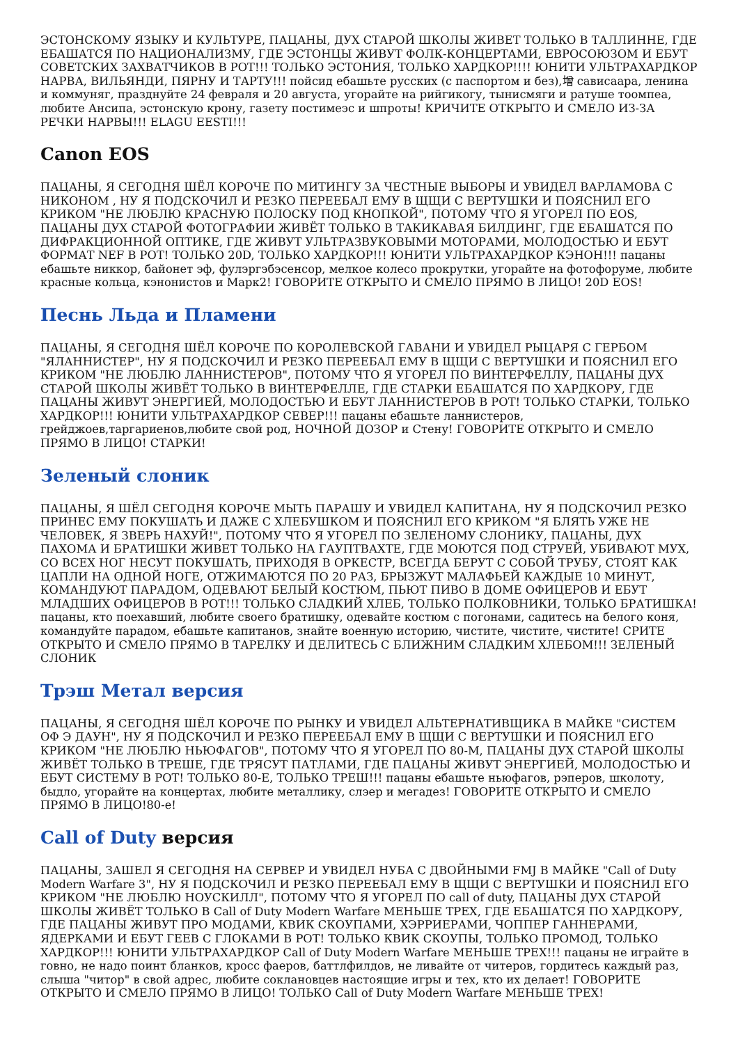ЭСТОНСКОМУ ЯЗЫКУ И КУЛЬТУРЕ, ПАЦАНЫ, ДУХ СТАРОЙ ШКОЛЫ ЖИВЕТ ТОЛЬКО В ТАЛЛИННЕ, ГДЕ ЕБАШАТСЯ ПО НАЦИОНАЛИЗМУ, ГДЕ ЭСТОНЦЫ ЖИВУТ ФОЛК-КОНЦЕРТАМИ, ЕВРОСОЮЗОМ И ЕБУТ СОВЕТСКИХ ЗАХВАТЧИКОВ В РОТ!!! ТОЛЬКО ЭСТОНИЯ, ТОЛЬКО ХАРДКОР!!!! ЮНИТИ УЛЬТРАХАРДКОР НАРВА, ВИЛЬЯНДИ, ПЯРНУ И ТАРТУ!!! пойсид ебашьте русских (с паспортом и без),增 сависаара, ленина и коммуняг, празднуйте 24 февраля и 20 августа, угорайте на рийгикогу, тынисмяги и ратуше тоомпеа, любите Ансипа, эстонскую крону, газету постимеэс и шпроты! КРИЧИТЕ ОТКРЫТО И СМЕЛО ИЗ-ЗА РЕЧКИ НАРВЫ!!! ELAGU EESTI!!!
Canon EOS
ПАЦАНЫ, Я СЕГОДНЯ ШЁЛ КОРОЧЕ ПО МИТИНГУ ЗА ЧЕСТНЫЕ ВЫБОРЫ И УВИДЕЛ ВАРЛАМОВА С НИКОНОМ , НУ Я ПОДСКОЧИЛ И РЕЗКО ПЕРЕЕБАЛ ЕМУ В ЩЩИ С ВЕРТУШКИ И ПОЯСНИЛ ЕГО КРИКОМ "НЕ ЛЮБЛЮ КРАСНУЮ ПОЛОСКУ ПОД КНОПКОЙ", ПОТОМУ ЧТО Я УГОРЕЛ ПО EOS, ПАЦАНЫ ДУХ СТАРОЙ ФОТОГРАФИИ ЖИВЁТ ТОЛЬКО В ТАКИКАВАЯ БИЛДИНГ, ГДЕ ЕБАШАТСЯ ПО ДИФРАКЦИОННОЙ ОПТИКЕ, ГДЕ ЖИВУТ УЛЬТРАЗВУКОВЫМИ МОТОРАМИ, МОЛОДОСТЬЮ И ЕБУТ ФОРМАТ NEF В РОТ! ТОЛЬКО 20D, ТОЛЬКО ХАРДКОР!!! ЮНИТИ УЛЬТРАХАРДКОР КЭНОН!!! пацаны ебашьте никкор, байонет эф, фулэргэбэсенсор, мелкое колесо прокрутки, угорайте на фотофоруме, любите красные кольца, кэнонистов и Марк2! ГОВОРИТЕ ОТКРЫТО И СМЕЛО ПРЯМО В ЛИЦО! 20D EOS!
Песнь Льда и Пламени
ПАЦАНЫ, Я СЕГОДНЯ ШЁЛ КОРОЧЕ ПО КОРОЛЕВСКОЙ ГАВАНИ И УВИДЕЛ РЫЦАРЯ С ГЕРБОМ "ЯЛАННИСТЕР", НУ Я ПОДСКОЧИЛ И РЕЗКО ПЕРЕЕБАЛ ЕМУ В ЩЩИ С ВЕРТУШКИ И ПОЯСНИЛ ЕГО КРИКОМ "НЕ ЛЮБЛЮ ЛАННИСТЕРОВ", ПОТОМУ ЧТО Я УГОРЕЛ ПО ВИНТЕРФЕЛЛУ, ПАЦАНЫ ДУХ СТАРОЙ ШКОЛЫ ЖИВЁТ ТОЛЬКО В ВИНТЕРФЕЛЛЕ, ГДЕ СТАРКИ ЕБАШАТСЯ ПО ХАРДКОРУ, ГДЕ ПАЦАНЫ ЖИВУТ ЭНЕРГИЕЙ, МОЛОДОСТЬЮ И ЕБУТ ЛАННИСТЕРОВ В РОТ! ТОЛЬКО СТАРКИ, ТОЛЬКО ХАРДКОР!!! ЮНИТИ УЛЬТРАХАРДКОР СЕВЕР!!! пацаны ебашьте ланнистеров, грейджоев,таргариенов,любите свой род, НОЧНОЙ ДОЗОР и Стену! ГОВОРИТЕ ОТКРЫТО И СМЕЛО ПРЯМО В ЛИЦО! СТАРКИ!
Зеленый слоник
ПАЦАНЫ, Я ШЁЛ СЕГОДНЯ КОРОЧЕ МЫТЬ ПАРАШУ И УВИДЕЛ КАПИТАНА, НУ Я ПОДСКОЧИЛ РЕЗКО ПРИНЕС ЕМУ ПОКУШАТЬ И ДАЖЕ С ХЛЕБУШКОМ И ПОЯСНИЛ ЕГО КРИКОМ "Я БЛЯТЬ УЖЕ НЕ ЧЕЛОВЕК, Я ЗВЕРЬ НАХУЙ!", ПОТОМУ ЧТО Я УГОРЕЛ ПО ЗЕЛЕНОМУ СЛОНИКУ, ПАЦАНЫ, ДУХ ПАХОМА И БРАТИШКИ ЖИВЕТ ТОЛЬКО НА ГАУПТВАХТЕ, ГДЕ МОЮТСЯ ПОД СТРУЕЙ, УБИВАЮТ МУХ, СО ВСЕХ НОГ НЕСУТ ПОКУШАТЬ, ПРИХОДЯ В ОРКЕСТР, ВСЕГДА БЕРУТ С СОБОЙ ТРУБУ, СТОЯТ КАК ЦАПЛИ НА ОДНОЙ НОГЕ, ОТЖИМАЮТСЯ ПО 20 РАЗ, БРЫЗЖУТ МАЛАФЬЕЙ КАЖДЫЕ 10 МИНУТ, КОМАНДУЮТ ПАРАДОМ, ОДЕВАЮТ БЕЛЫЙ КОСТЮМ, ПЬЮТ ПИВО В ДОМЕ ОФИЦЕРОВ И ЕБУТ МЛАДШИХ ОФИЦЕРОВ В РОТ!!! ТОЛЬКО СЛАДКИЙ ХЛЕБ, ТОЛЬКО ПОЛКОВНИКИ, ТОЛЬКО БРАТИШКА! пацаны, кто поехавший, любите своего братишку, одевайте костюм с погонами, садитесь на белого коня, командуйте парадом, ебашьте капитанов, знайте военную историю, чистите, чистите, чистите! СРИТЕ ОТКРЫТО И СМЕЛО ПРЯМО В ТАРЕЛКУ И ДЕЛИТЕСЬ С БЛИЖНИМ СЛАДКИМ ХЛЕБОМ!!! ЗЕЛЕНЫЙ СЛОНИК
Трэш Метал версия
ПАЦАНЫ, Я СЕГОДНЯ ШЁЛ КОРОЧЕ ПО РЫНКУ И УВИДЕЛ АЛЬТЕРНАТИВЩИКА В МАЙКЕ "СИСТЕМ ОФ Э ДАУН", НУ Я ПОДСКОЧИЛ И РЕЗКО ПЕРЕЕБАЛ ЕМУ В ЩЩИ С ВЕРТУШКИ И ПОЯСНИЛ ЕГО КРИКОМ "НЕ ЛЮБЛЮ НЬЮФАГОВ", ПОТОМУ ЧТО Я УГОРЕЛ ПО 80-М, ПАЦАНЫ ДУХ СТАРОЙ ШКОЛЫ ЖИВЁТ ТОЛЬКО В ТРЕШЕ, ГДЕ ТРЯСУТ ПАТЛАМИ, ГДЕ ПАЦАНЫ ЖИВУТ ЭНЕРГИЕЙ, МОЛОДОСТЬЮ И ЕБУТ СИСТЕМУ В РОТ! ТОЛЬКО 80-Е, ТОЛЬКО ТРЕШ!!! пацаны ебашьте ньюфагов, рэперов, школоту, быдло, угорайте на концертах, любите металлику, слэер и мегадез! ГОВОРИТЕ ОТКРЫТО И СМЕЛО ПРЯМО В ЛИЦО!80-е!
Call of Duty версия
ПАЦАНЫ, ЗАШЕЛ Я СЕГОДНЯ НА СЕРВЕР И УВИДЕЛ НУБА С ДВОЙНЫМИ FMJ В МАЙКЕ "Call of Duty Modern Warfare 3", НУ Я ПОДСКОЧИЛ И РЕЗКО ПЕРЕЕБАЛ ЕМУ В ЩЩИ С ВЕРТУШКИ И ПОЯСНИЛ ЕГО КРИКОМ "НЕ ЛЮБЛЮ НОУСКИЛЛ", ПОТОМУ ЧТО Я УГОРЕЛ ПО call of duty, ПАЦАНЫ ДУХ СТАРОЙ ШКОЛЫ ЖИВЁТ ТОЛЬКО В Call of Duty Modern Warfare МЕНЬШЕ ТРЕХ, ГДЕ ЕБАШАТСЯ ПО ХАРДКОРУ, ГДЕ ПАЦАНЫ ЖИВУТ ПРО МОДАМИ, КВИК СКОУПАМИ, ХЭРРИЕРАМИ, ЧОППЕР ГАННЕРАМИ, ЯДЕРКАМИ И ЕБУТ ГЕЕВ С ГЛОКАМИ В РОТ! ТОЛЬКО КВИК СКОУПЫ, ТОЛЬКО ПРОМОД, ТОЛЬКО ХАРДКОР!!! ЮНИТИ УЛЬТРАХАРДКОР Call of Duty Modern Warfare МЕНЬШЕ ТРЕХ!!! пацаны не играйте в говно, не надо поинт бланков, кросс фаеров, баттлфилдов, не ливайте от читеров, гордитесь каждый раз, слыша "читор" в свой адрес, любите соклановцев настоящие игры и тех, кто их делает! ГОВОРИТЕ ОТКРЫТО И СМЕЛО ПРЯМО В ЛИЦО! ТОЛЬКО Call of Duty Modern Warfare МЕНЬШЕ ТРЕХ!